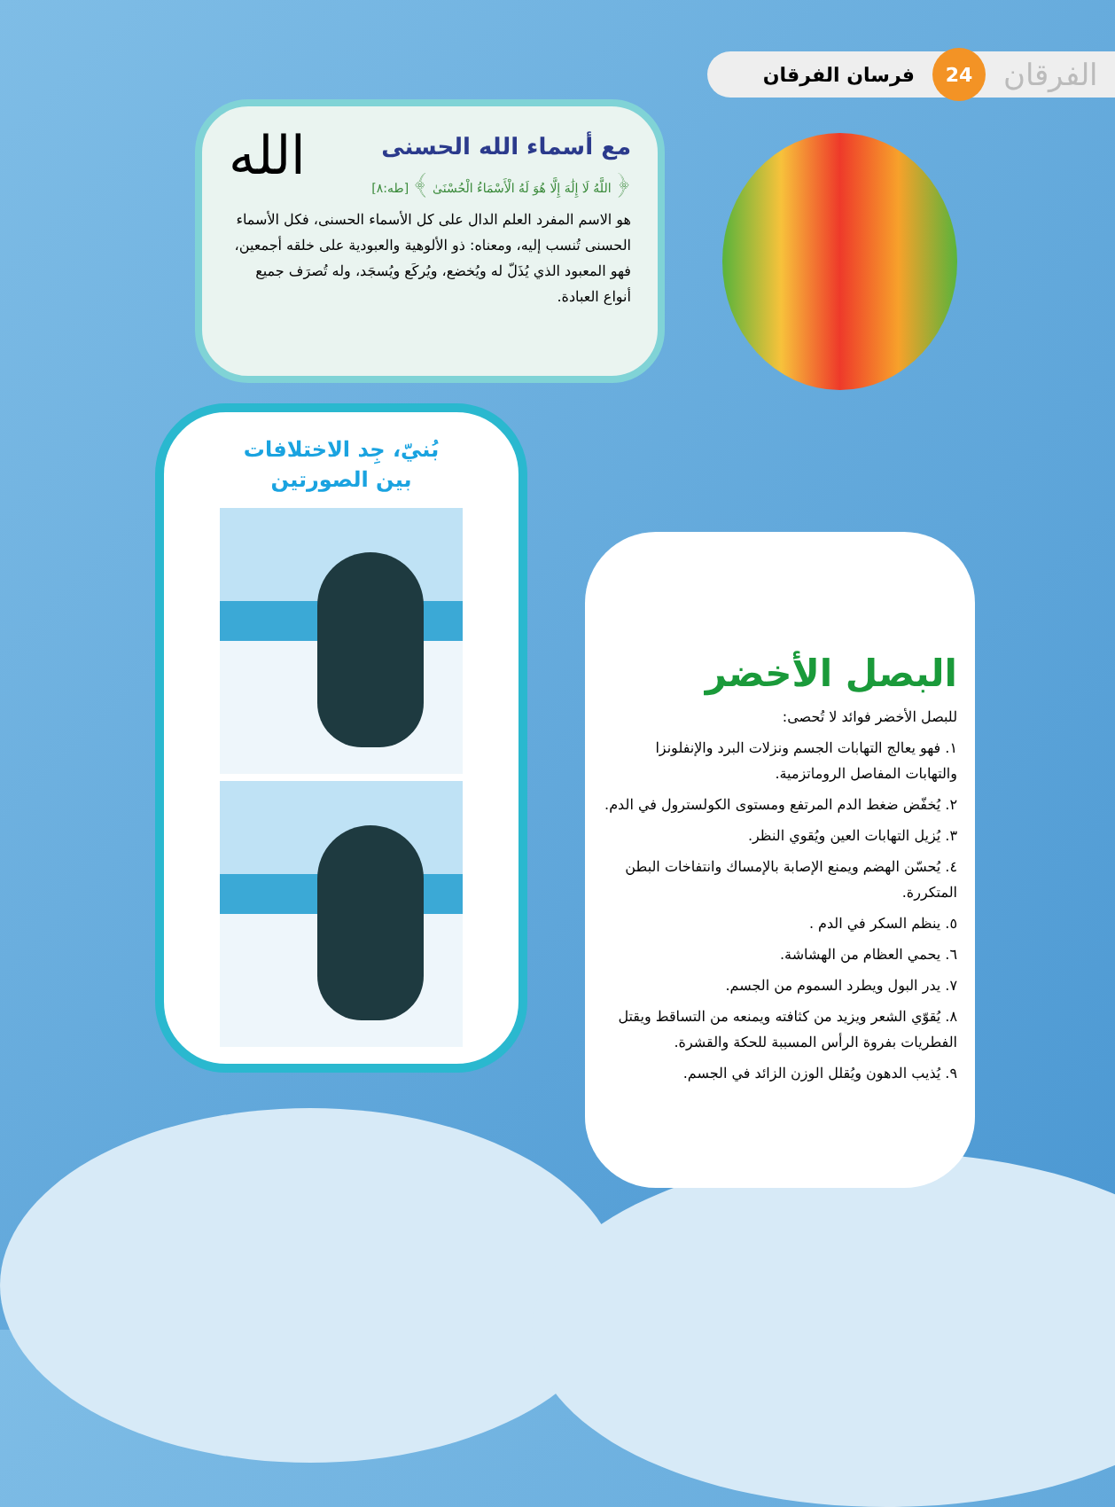الفرقان 24 فرسان الفرقان
الله
مع أسماء الله الحسنى
﴿ اللَّهُ لَا إِلَٰهَ إِلَّا هُوَ لَهُ الْأَسْمَاءُ الْحُسْنَىٰ ﴾ [طه:٨]
هو الاسم المفرد العلم الدال على كل الأسماء الحسنى، فكل الأسماء الحسنى تُنسب إليه، ومعناه: ذو الألوهية والعبودية على خلقه أجمعين، فهو المعبود الذي يُذَلّ له ويُخضع، ويُركَع ويُسجَد، وله تُصرَف جميع أنواع العبادة.
بُنيّ، جِد الاختلافات
بين الصورتين
البصل الأخضر
للبصل الأخضر فوائد لا تُحصى:
١. فهو يعالج التهابات الجسم ونزلات البرد والإنفلونزا والتهابات المفاصل الروماتزمية.
٢. يُخفّض ضغط الدم المرتفع ومستوى الكولسترول في الدم.
٣. يُزيل التهابات العين ويُقوي النظر.
٤. يُحسّن الهضم ويمنع الإصابة بالإمساك وانتفاخات البطن المتكررة.
٥. ينظم السكر في الدم .
٦. يحمي العظام من الهشاشة.
٧. يدر البول ويطرد السموم من الجسم.
٨. يُقوّي الشعر ويزيد من كثافته ويمنعه من التساقط ويقتل الفطريات بفروة الرأس المسببة للحكة والقشرة.
٩. يُذيب الدهون ويُقلل الوزن الزائد في الجسم.